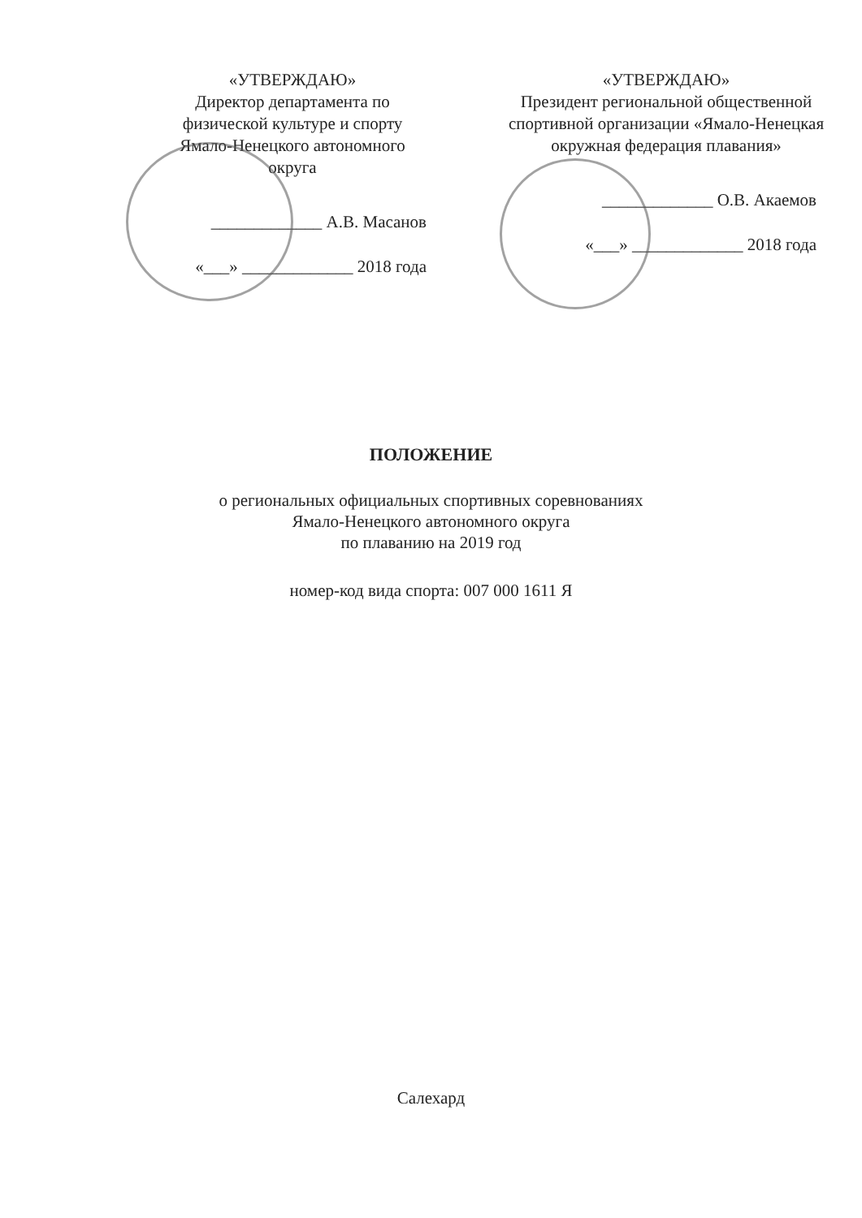«УТВЕРЖДАЮ»
Директор департамента по физической культуре и спорту Ямало-Ненецкого автономного округа
_____________ А.В. Масанов
«___» _____________ 2018 года
«УТВЕРЖДАЮ»
Президент региональной общественной спортивной организации «Ямало-Ненецкая окружная федерация плавания»
_____________ О.В. Акаемов
«___» _____________ 2018 года
ПОЛОЖЕНИЕ
о региональных официальных спортивных соревнованиях
Ямало-Ненецкого автономного округа
по плаванию на 2019 год
номер-код вида спорта: 007 000 1611 Я
Салехард